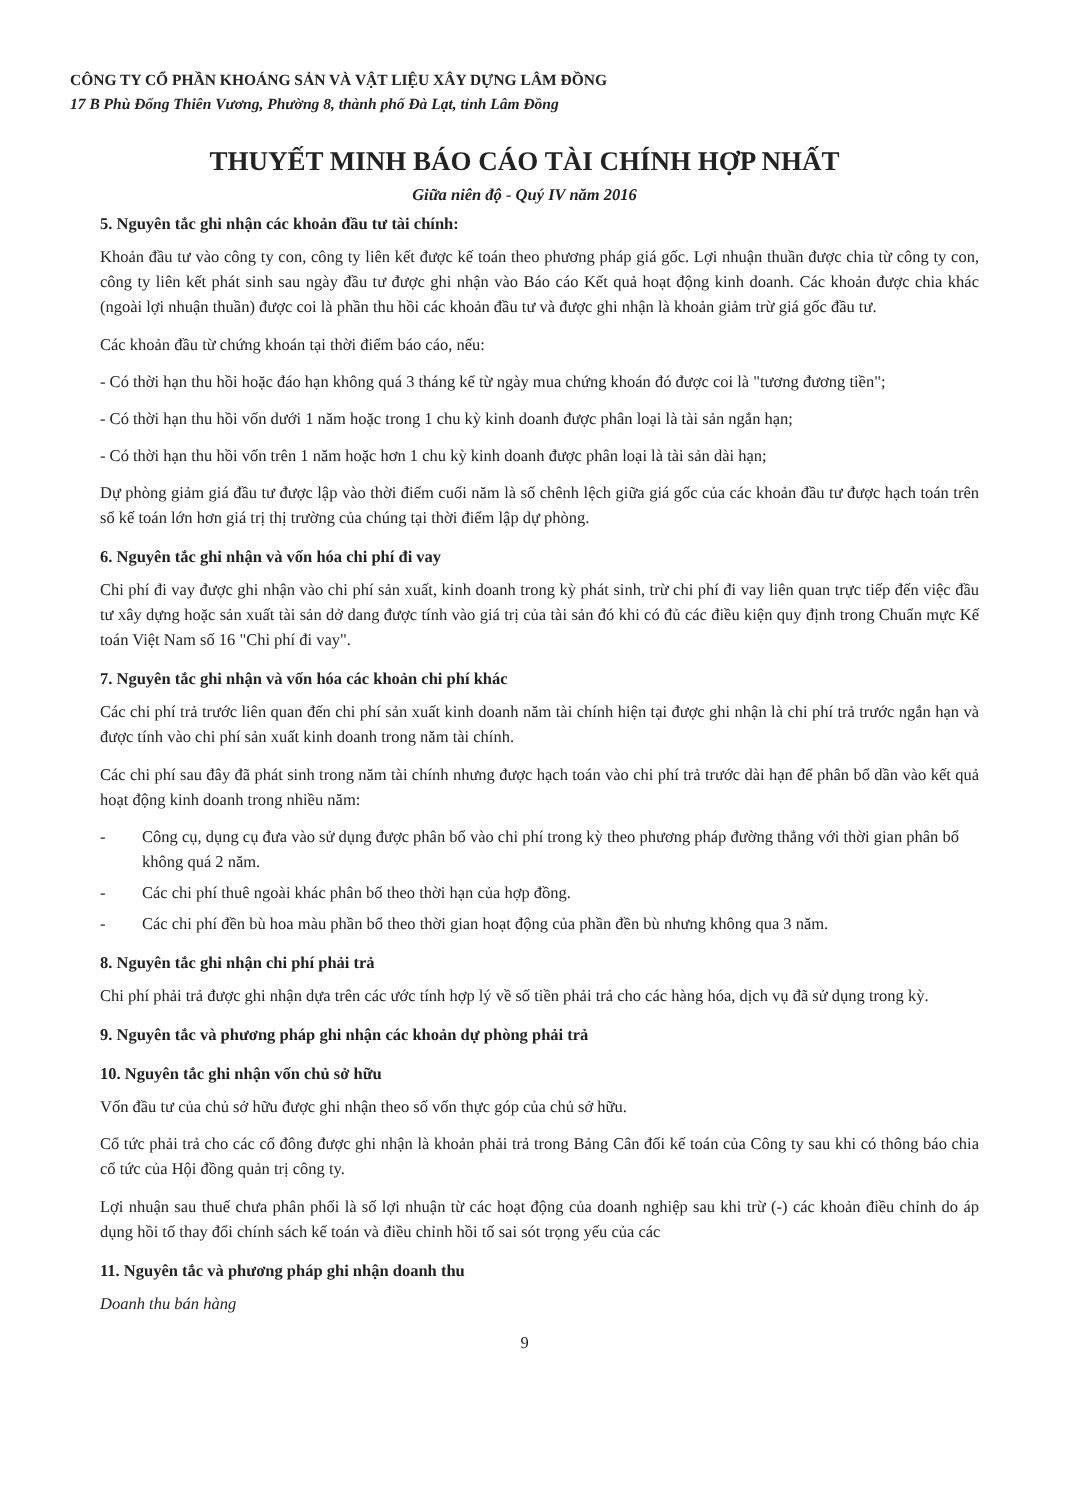CÔNG TY CỔ PHẦN KHOÁNG SẢN VÀ VẬT LIỆU XÂY DỰNG LÂM ĐỒNG
17 B Phù Đổng Thiên Vương, Phường 8, thành phố Đà Lạt, tỉnh Lâm Đồng
THUYẾT MINH BÁO CÁO TÀI CHÍNH HỢP NHẤT
Giữa niên độ - Quý IV năm 2016
5. Nguyên tắc ghi nhận các khoản đầu tư tài chính:
Khoản đầu tư vào công ty con, công ty liên kết được kế toán theo phương pháp giá gốc. Lợi nhuận thuần được chia từ công ty con, công ty liên kết phát sinh sau ngày đầu tư được ghi nhận vào Báo cáo Kết quả hoạt động kinh doanh. Các khoản được chia khác (ngoài lợi nhuận thuần) được coi là phần thu hồi các khoản đầu tư và được ghi nhận là khoản giảm trừ giá gốc đầu tư.
Các khoản đầu từ chứng khoán tại thời điểm báo cáo, nếu:
- Có thời hạn thu hồi hoặc đáo hạn không quá 3 tháng kể từ ngày mua chứng khoán đó được coi là "tương đương tiền";
- Có thời hạn thu hồi vốn dưới 1 năm hoặc trong 1 chu kỳ kinh doanh được phân loại là tài sản ngắn hạn;
- Có thời hạn thu hồi vốn trên 1 năm hoặc hơn 1 chu kỳ kinh doanh được phân loại là tài sản dài hạn;
Dự phòng giảm giá đầu tư được lập vào thời điểm cuối năm là số chênh lệch giữa giá gốc của các khoản đầu tư được hạch toán trên sổ kế toán lớn hơn giá trị thị trường của chúng tại thời điểm lập dự phòng.
6. Nguyên tắc ghi nhận và vốn hóa chi phí đi vay
Chi phí đi vay được ghi nhận vào chi phí sản xuất, kinh doanh trong kỳ phát sinh, trừ chi phí đi vay liên quan trực tiếp đến việc đầu tư xây dựng hoặc sản xuất tài sản dở dang được tính vào giá trị của tài sản đó khi có đủ các điều kiện quy định trong Chuẩn mực Kế toán Việt Nam số 16 "Chi phí đi vay".
7. Nguyên tắc ghi nhận và vốn hóa các khoản chi phí khác
Các chi phí trả trước liên quan đến chi phí sản xuất kinh doanh năm tài chính hiện tại được ghi nhận là chi phí trả trước ngắn hạn và được tính vào chi phí sản xuất kinh doanh trong năm tài chính.
Các chi phí sau đây đã phát sinh trong năm tài chính nhưng được hạch toán vào chi phí trả trước dài hạn để phân bổ dần vào kết quả hoạt động kinh doanh trong nhiều năm:
- Công cụ, dụng cụ đưa vào sử dụng được phân bổ vào chi phí trong kỳ theo phương pháp đường thẳng với thời gian phân bổ không quá 2 năm.
- Các chi phí thuê ngoài khác phân bổ theo thời hạn của hợp đồng.
- Các chi phí đền bù hoa màu phần bổ theo thời gian hoạt động của phần đền bù nhưng không qua 3 năm.
8. Nguyên tắc ghi nhận chi phí phải trả
Chi phí phải trả được ghi nhận dựa trên các ước tính hợp lý về số tiền phải trả cho các hàng hóa, dịch vụ đã sử dụng trong kỳ.
9. Nguyên tắc và phương pháp ghi nhận các khoản dự phòng phải trả
10. Nguyên tắc ghi nhận vốn chủ sở hữu
Vốn đầu tư của chủ sở hữu được ghi nhận theo số vốn thực góp của chủ sở hữu.
Cổ tức phải trả cho các cổ đông được ghi nhận là khoản phải trả trong Bảng Cân đối kế toán của Công ty sau khi có thông báo chia cổ tức của Hội đồng quản trị công ty.
Lợi nhuận sau thuế chưa phân phối là số lợi nhuận từ các hoạt động của doanh nghiệp sau khi trừ (-) các khoản điều chỉnh do áp dụng hồi tố thay đổi chính sách kế toán và điều chỉnh hồi tố sai sót trọng yếu của các
11. Nguyên tắc và phương pháp ghi nhận doanh thu
Doanh thu bán hàng
9